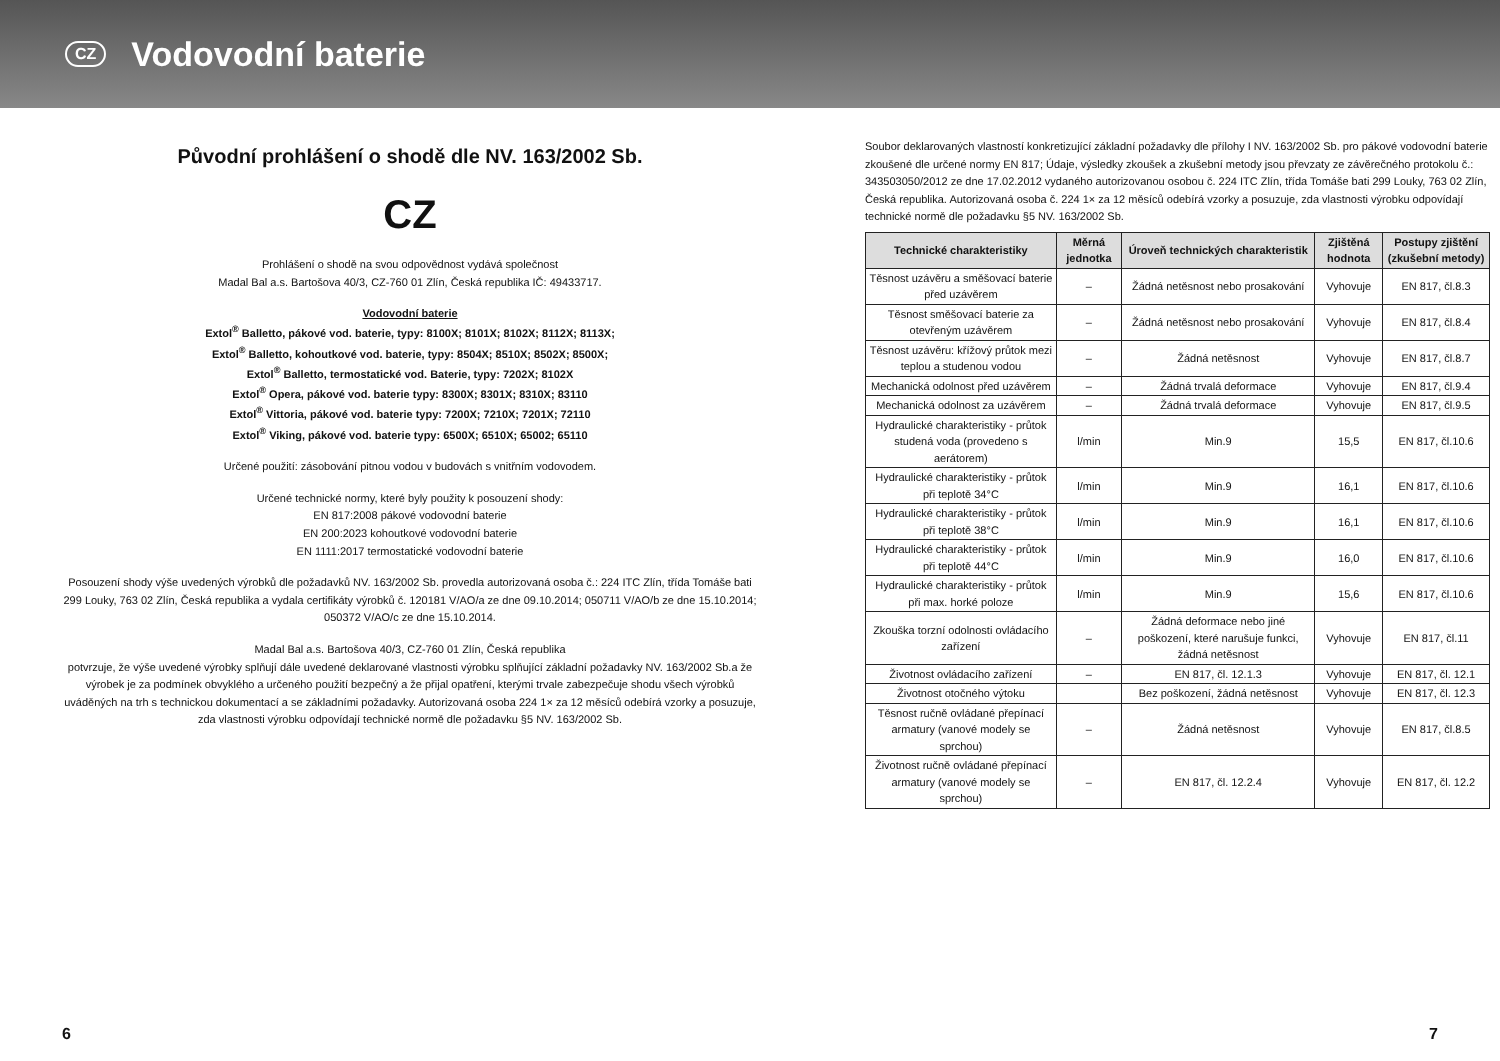CZ
Vodovodní baterie
Původní prohlášení o shodě dle NV. 163/2002 Sb.
CZ
Prohlášení o shodě na svou odpovědnost vydává společnost
Madal Bal a.s. Bartošova 40/3, CZ-760 01 Zlín, Česká republika IČ: 49433717.
Vodovodní baterie
Extol<sup>®</sup> Balletto, pákové vod. baterie, typy: 8100X; 8101X; 8102X; 8112X; 8113X;
Extol<sup>®</sup> Balletto, kohoutkové vod. baterie, typy: 8504X; 8510X; 8502X; 8500X;
Extol<sup>®</sup> Balletto, termostatické vod. Baterie, typy: 7202X; 8102X
Extol<sup>®</sup> Opera, pákové vod. baterie typy: 8300X; 8301X; 8310X; 83110
Extol<sup>®</sup> Vittoria, pákové vod. baterie typy: 7200X; 7210X; 7201X; 72110
Extol<sup>®</sup> Viking, pákové vod. baterie typy: 6500X; 6510X; 65002; 65110
Určené použití: zásobování pitnou vodou v budovách s vnitřním vodovodem.
Určené technické normy, které byly použity k posouzení shody:
EN 817:2008 pákové vodovodní baterie
EN 200:2023 kohoutkové vodovodní baterie
EN 1111:2017 termostatické vodovodní baterie
Posouzení shody výše uvedených výrobků dle požadavků NV. 163/2002 Sb. provedla autorizovaná osoba č.: 224 ITC Zlín, třída Tomáše bati 299 Louky, 763 02 Zlín, Česká republika a vydala certifikáty výrobků č. 120181 V/AO/a ze dne 09.10.2014; 050711 V/AO/b ze dne 15.10.2014; 050372 V/AO/c ze dne 15.10.2014.
Madal Bal a.s. Bartošova 40/3, CZ-760 01 Zlín, Česká republika
potvrzuje, že výše uvedené výrobky splňují dále uvedené deklarované vlastnosti výrobku splňující základní požadavky NV. 163/2002 Sb.a že výrobek je za podmínek obvyklého a určeného použití bezpečný a že přijal opatření, kterými trvale zabezpečuje shodu všech výrobků uváděných na trh s technickou dokumentací a se základními požadavky. Autorizovaná osoba 224 1× za 12 měsíců odebírá vzorky a posuzuje, zda vlastnosti výrobku odpovídají technické normě dle požadavku §5 NV. 163/2002 Sb.
Soubor deklarovaných vlastností konkretizující základní požadavky dle přílohy I NV. 163/2002 Sb. pro pákové vodovodní baterie zkoušené dle určené normy EN 817; Údaje, výsledky zkoušek a zkušební metody jsou převzaty ze závěrečného protokolu č.: 343503050/2012 ze dne 17.02.2012 vydaného autorizovanou osobou č. 224 ITC Zlín, třída Tomáše bati 299 Louky, 763 02 Zlín, Česká republika. Autorizovaná osoba č. 224 1× za 12 měsíců odebírá vzorky a posuzuje, zda vlastnosti výrobku odpovídají technické normě dle požadavku §5 NV. 163/2002 Sb.
| Technické charakteristiky | Měrná jednotka | Úroveň technických charakteristik | Zjištěná hodnota | Postupy zjištění (zkušební metody) |
| --- | --- | --- | --- | --- |
| Těsnost uzávěru a směšovací baterie před uzávěrem | – | Žádná netěsnost nebo prosakování | Vyhovuje | EN 817, čl.8.3 |
| Těsnost směšovací baterie za otevřeným uzávěrem | – | Žádná netěsnost nebo prosakování | Vyhovuje | EN 817, čl.8.4 |
| Těsnost uzávěru: křížový průtok mezi teplou a studenou vodou | – | Žádná netěsnost | Vyhovuje | EN 817, čl.8.7 |
| Mechanická odolnost před uzávěrem | – | Žádná trvalá deformace | Vyhovuje | EN 817, čl.9.4 |
| Mechanická odolnost za uzávěrem | – | Žádná trvalá deformace | Vyhovuje | EN 817, čl.9.5 |
| Hydraulické charakteristiky - průtok studená voda (provedeno s aerátorem) | l/min | Min.9 | 15,5 | EN 817, čl.10.6 |
| Hydraulické charakteristiky - průtok při teplotě 34°C | l/min | Min.9 | 16,1 | EN 817, čl.10.6 |
| Hydraulické charakteristiky - průtok při teplotě 38°C | l/min | Min.9 | 16,1 | EN 817, čl.10.6 |
| Hydraulické charakteristiky - průtok při teplotě 44°C | l/min | Min.9 | 16,0 | EN 817, čl.10.6 |
| Hydraulické charakteristiky - průtok při max. horké poloze | l/min | Min.9 | 15,6 | EN 817, čl.10.6 |
| Zkouška torzní odolnosti ovládacího zařízení | – | Žádná deformace nebo jiné poškození, které narušuje funkci, žádná netěsnost | Vyhovuje | EN 817, čl.11 |
| Životnost ovládacího zařízení | – | EN 817, čl. 12.1.3 | Vyhovuje | EN 817, čl. 12.1 |
| Životnost otočného výtoku | | Bez poškození, žádná netěsnost | Vyhovuje | EN 817, čl. 12.3 |
| Těsnost ručně ovládané přepínací armatury (vanové modely se sprchou) | – | Žádná netěsnost | Vyhovuje | EN 817, čl.8.5 |
| Životnost ručně ovládané přepínací armatury (vanové modely se sprchou) | – | EN 817, čl. 12.2.4 | Vyhovuje | EN 817, čl. 12.2 |
6 7